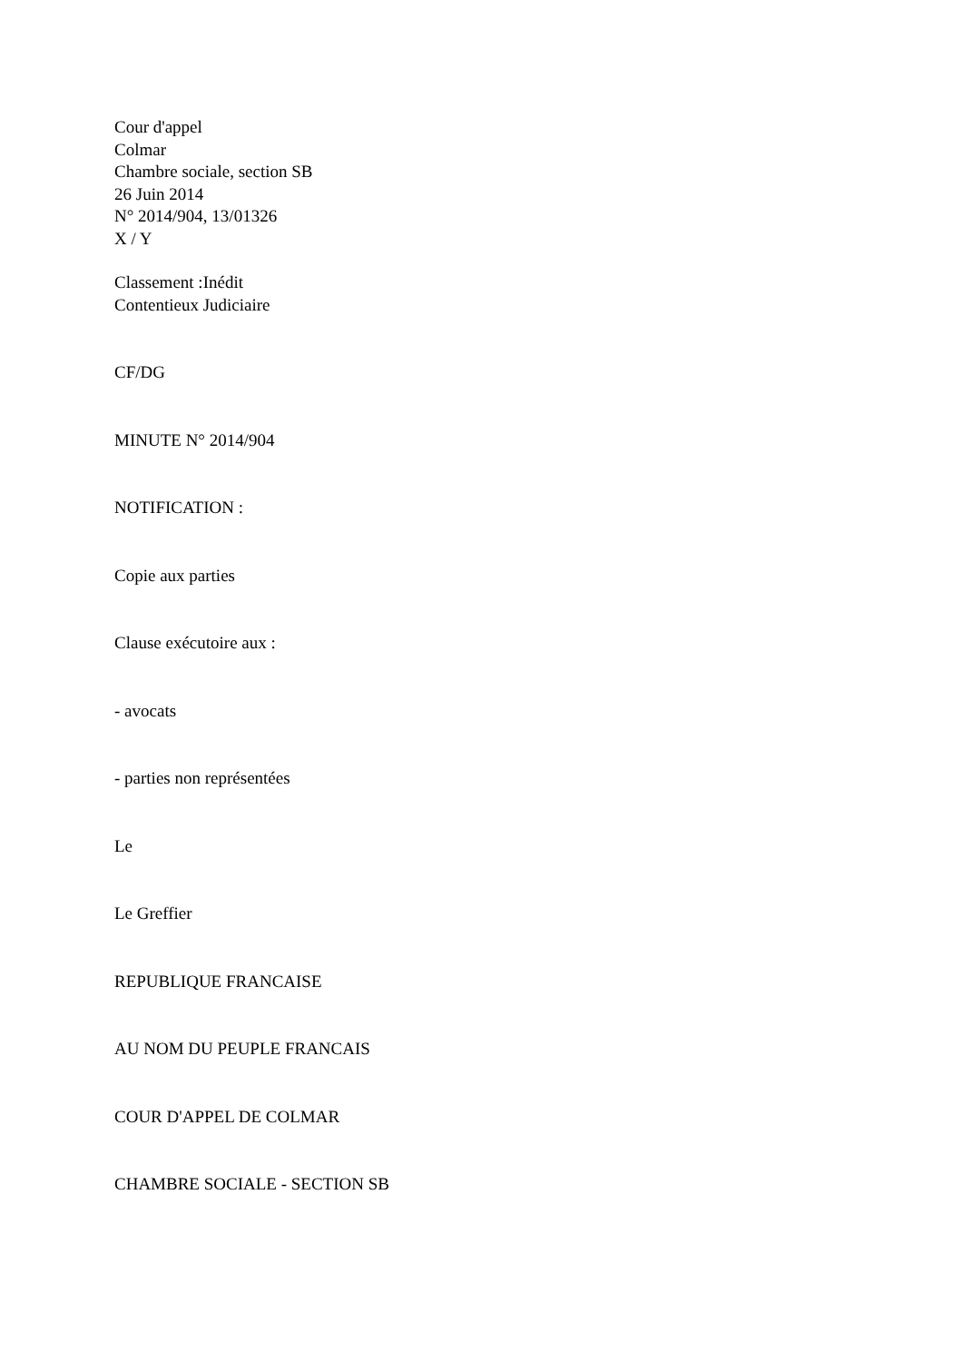Cour d'appel
Colmar
Chambre sociale, section SB
26 Juin 2014
N° 2014/904, 13/01326
X / Y
Classement :Inédit
Contentieux Judiciaire
CF/DG
MINUTE N° 2014/904
NOTIFICATION :
Copie aux parties
Clause exécutoire aux :
- avocats
- parties non représentées
Le
Le Greffier
REPUBLIQUE FRANCAISE
AU NOM DU PEUPLE FRANCAIS
COUR D'APPEL DE COLMAR
CHAMBRE SOCIALE - SECTION SB